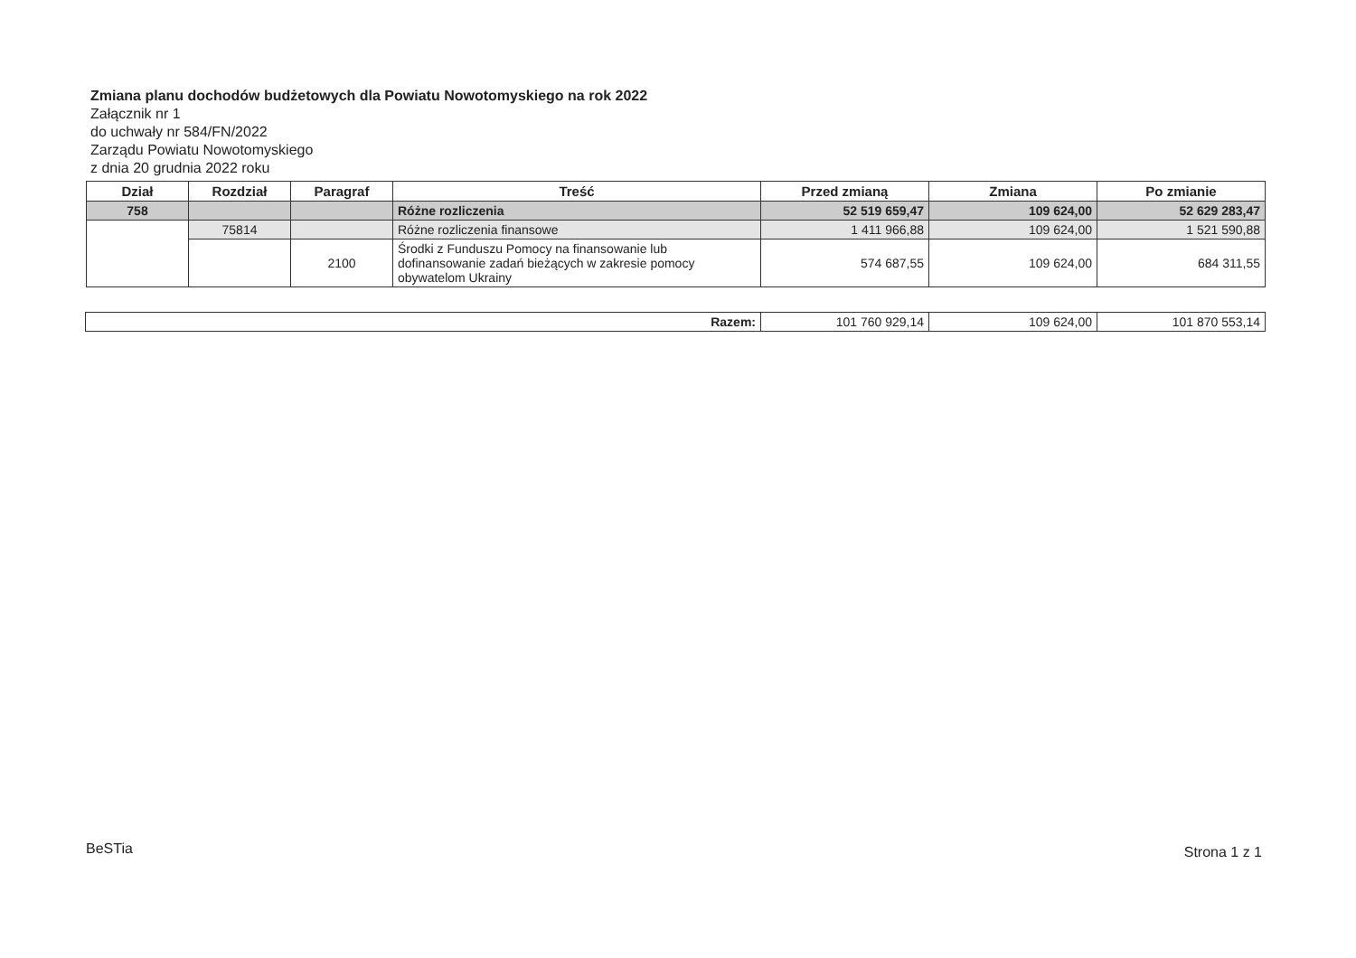Zmiana planu dochodów budżetowych dla Powiatu Nowotomyskiego na rok 2022
Załącznik nr 1
do uchwały nr 584/FN/2022
Zarządu Powiatu Nowotomyskiego
z dnia 20 grudnia 2022 roku
| Dział | Rozdział | Paragraf | Treść | Przed zmianą | Zmiana | Po zmianie |
| --- | --- | --- | --- | --- | --- | --- |
| 758 | | | Różne rozliczenia | 52 519 659,47 | 109 624,00 | 52 629 283,47 |
| | 75814 | | Różne rozliczenia finansowe | 1 411 966,88 | 109 624,00 | 1 521 590,88 |
| | | 2100 | Środki z Funduszu Pomocy na finansowanie lub dofinansowanie zadań bieżących w zakresie pomocy obywatelom Ukrainy | 574 687,55 | 109 624,00 | 684 311,55 |
| Razem: | 101 760 929,14 | 109 624,00 | 101 870 553,14 |
BeSTia Strona 1 z 1